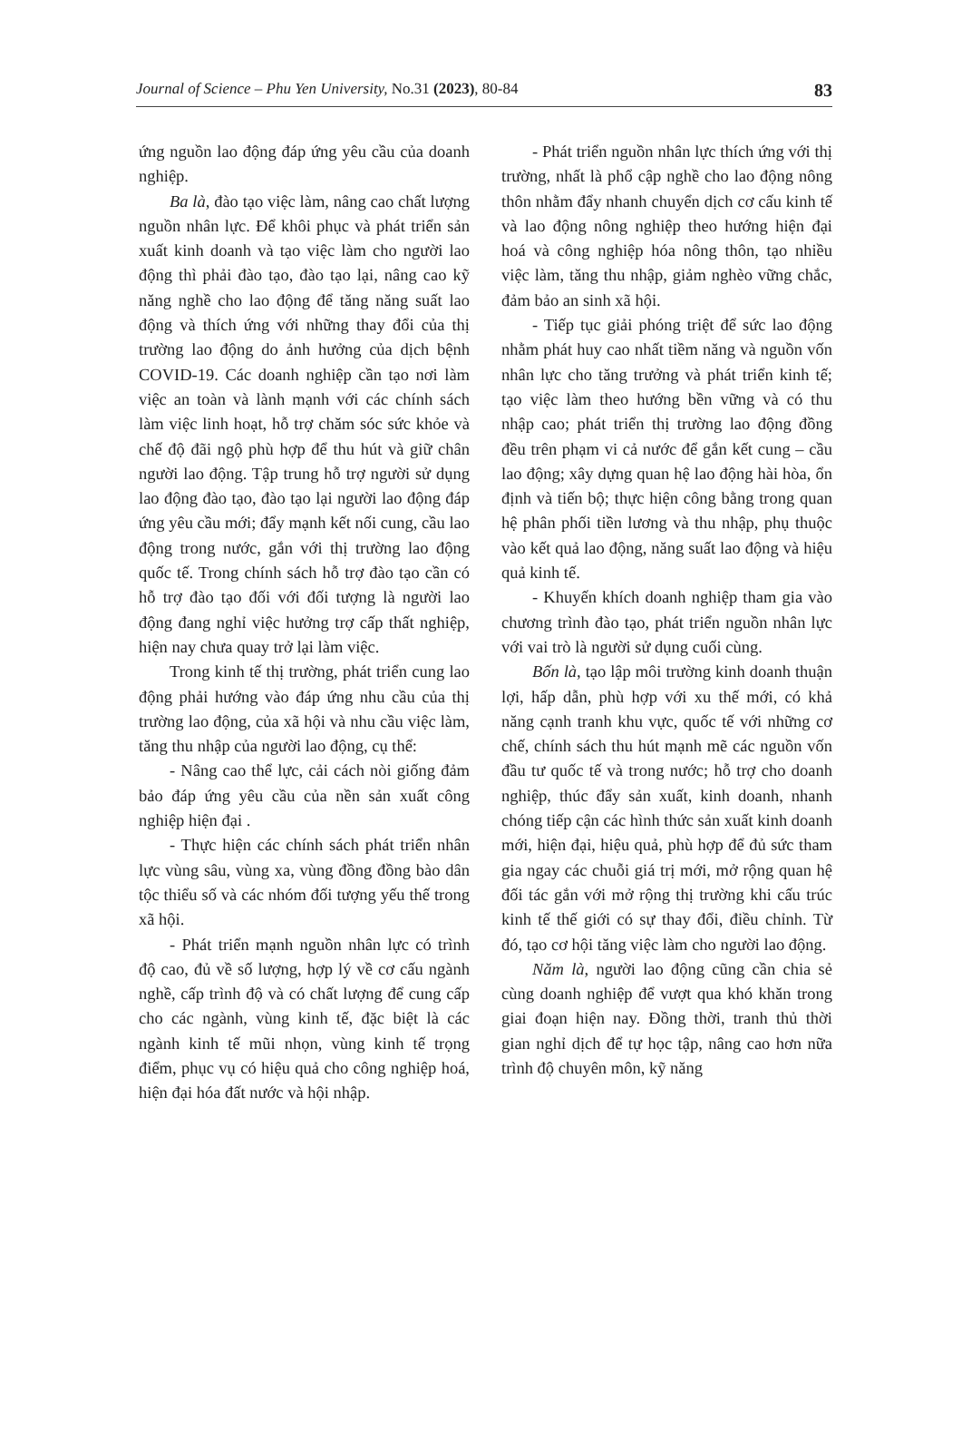Journal of Science – Phu Yen University, No.31 (2023), 80-84 83
ứng nguồn lao động đáp ứng yêu cầu của doanh nghiệp.
Ba là, đào tạo việc làm, nâng cao chất lượng nguồn nhân lực. Để khôi phục và phát triển sản xuất kinh doanh và tạo việc làm cho người lao động thì phải đào tạo, đào tạo lại, nâng cao kỹ năng nghề cho lao động để tăng năng suất lao động và thích ứng với những thay đổi của thị trường lao động do ảnh hưởng của dịch bệnh COVID-19. Các doanh nghiệp cần tạo nơi làm việc an toàn và lành mạnh với các chính sách làm việc linh hoạt, hỗ trợ chăm sóc sức khỏe và chế độ đãi ngộ phù hợp để thu hút và giữ chân người lao động. Tập trung hỗ trợ người sử dụng lao động đào tạo, đào tạo lại người lao động đáp ứng yêu cầu mới; đẩy mạnh kết nối cung, cầu lao động trong nước, gắn với thị trường lao động quốc tế. Trong chính sách hỗ trợ đào tạo cần có hỗ trợ đào tạo đối với đối tượng là người lao động đang nghỉ việc hưởng trợ cấp thất nghiệp, hiện nay chưa quay trở lại làm việc.
Trong kinh tế thị trường, phát triển cung lao động phải hướng vào đáp ứng nhu cầu của thị trường lao động, của xã hội và nhu cầu việc làm, tăng thu nhập của người lao động, cụ thể:
- Nâng cao thể lực, cải cách nòi giống đảm bảo đáp ứng yêu cầu của nền sản xuất công nghiệp hiện đại .
- Thực hiện các chính sách phát triển nhân lực vùng sâu, vùng xa, vùng đồng đồng bào dân tộc thiểu số và các nhóm đối tượng yếu thế trong xã hội.
- Phát triển mạnh nguồn nhân lực có trình độ cao, đủ về số lượng, hợp lý về cơ cấu ngành nghề, cấp trình độ và có chất lượng để cung cấp cho các ngành, vùng kinh tế, đặc biệt là các ngành kinh tế mũi nhọn, vùng kinh tế trọng điểm, phục vụ có hiệu quả cho công nghiệp hoá, hiện đại hóa đất nước và hội nhập.
- Phát triển nguồn nhân lực thích ứng với thị trường, nhất là phổ cập nghề cho lao động nông thôn nhằm đẩy nhanh chuyển dịch cơ cấu kinh tế và lao động nông nghiệp theo hướng hiện đại hoá và công nghiệp hóa nông thôn, tạo nhiều việc làm, tăng thu nhập, giảm nghèo vững chắc, đảm bảo an sinh xã hội.
- Tiếp tục giải phóng triệt để sức lao động nhằm phát huy cao nhất tiềm năng và nguồn vốn nhân lực cho tăng trưởng và phát triển kinh tế; tạo việc làm theo hướng bền vững và có thu nhập cao; phát triển thị trường lao động đồng đều trên phạm vi cả nước để gắn kết cung – cầu lao động; xây dựng quan hệ lao động hài hòa, ổn định và tiến bộ; thực hiện công bằng trong quan hệ phân phối tiền lương và thu nhập, phụ thuộc vào kết quả lao động, năng suất lao động và hiệu quả kinh tế.
- Khuyến khích doanh nghiệp tham gia vào chương trình đào tạo, phát triển nguồn nhân lực với vai trò là người sử dụng cuối cùng.
Bốn là, tạo lập môi trường kinh doanh thuận lợi, hấp dẫn, phù hợp với xu thế mới, có khả năng cạnh tranh khu vực, quốc tế với những cơ chế, chính sách thu hút mạnh mẽ các nguồn vốn đầu tư quốc tế và trong nước; hỗ trợ cho doanh nghiệp, thúc đẩy sản xuất, kinh doanh, nhanh chóng tiếp cận các hình thức sản xuất kinh doanh mới, hiện đại, hiệu quả, phù hợp để đủ sức tham gia ngay các chuỗi giá trị mới, mở rộng quan hệ đối tác gắn với mở rộng thị trường khi cấu trúc kinh tế thế giới có sự thay đổi, điều chỉnh. Từ đó, tạo cơ hội tăng việc làm cho người lao động.
Năm là, người lao động cũng cần chia sẻ cùng doanh nghiệp để vượt qua khó khăn trong giai đoạn hiện nay. Đồng thời, tranh thủ thời gian nghỉ dịch để tự học tập, nâng cao hơn nữa trình độ chuyên môn, kỹ năng